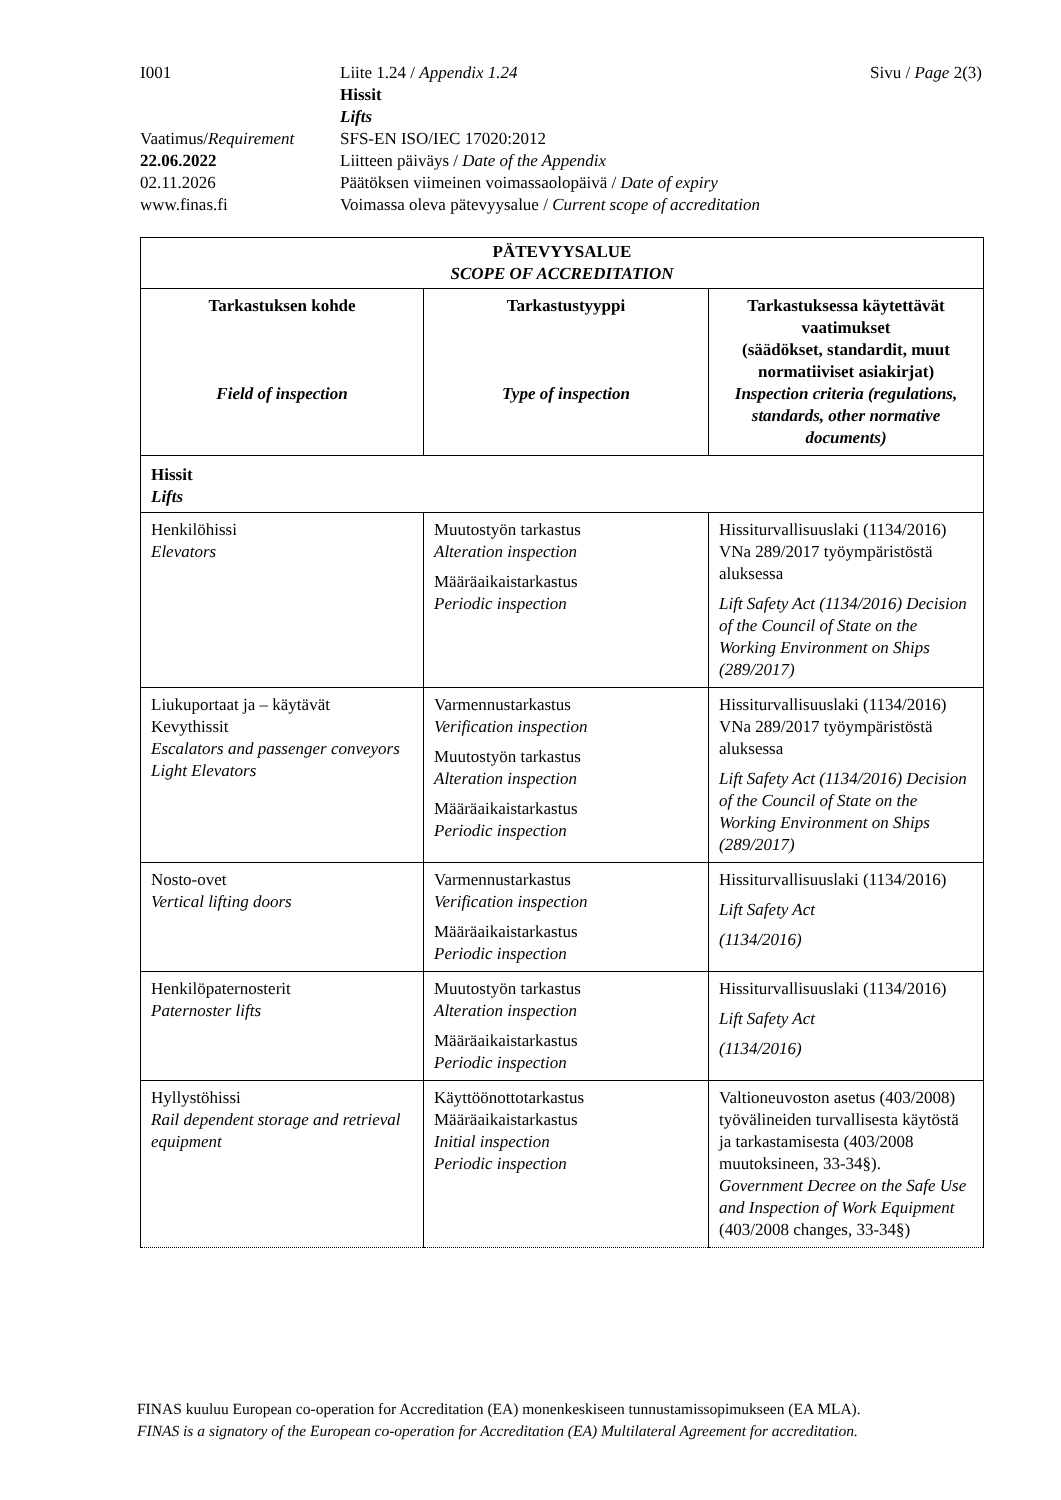| I001 | Liite 1.24 / Appendix 1.24 Hissit Lifts | Sivu / Page 2(3) |
| Vaatimus/ Requirement | SFS-EN ISO/IEC 17020:2012 | |
| 22.06.2022 | Liitteen päiväys / Date of the Appendix | |
| 02.11.2026 | Päätöksen viimeinen voimassaolopäivä / Date of expiry | |
| www.finas.fi | Voimassa oleva pätevyysalue / Current scope of accreditation | |
| PÄTEVYYSALUE SCOPE OF ACCREDITATION | | |
| --- | --- | --- |
| Tarkastuksen kohde Field of inspection | Tarkastustyyppi Type of inspection | Tarkastuksessa käytettävät vaatimukset (säädökset, standardit, muut normatiiviset asiakirjat) Inspection criteria (regulations, standards, other normative documents) |
| Hissit Lifts | | |
| Henkilöhissi Elevators | Muutostyön tarkastus Alteration inspection Määräaikaistarkastus Periodic inspection | Hissiturvallisuuslaki (1134/2016) VNa 289/2017 työympäristöstä aluksessa Lift Safety Act (1134/2016) Decision of the Council of State on the Working Environment on Ships (289/2017) |
| Liukuportaat ja – käytävät Kevythissit Escalators and passenger conveyors Light Elevators | Varmennustarkastus Verification inspection Muutostyön tarkastus Alteration inspection Määräaikaistarkastus Periodic inspection | Hissiturvallisuuslaki (1134/2016) VNa 289/2017 työympäristöstä aluksessa Lift Safety Act (1134/2016) Decision of the Council of State on the Working Environment on Ships (289/2017) |
| Nosto-ovet Vertical lifting doors | Varmennustarkastus Verification inspection Määräaikaistarkastus Periodic inspection | Hissiturvallisuuslaki (1134/2016) Lift Safety Act (1134/2016) |
| Henkilöpaternosterit Paternoster lifts | Muutostyön tarkastus Alteration inspection Määräaikaistarkastus Periodic inspection | Hissiturvallisuuslaki (1134/2016) Lift Safety Act (1134/2016) |
| Hyllystöhissi Rail dependent storage and retrieval equipment | Käyttöönottotarkastus Määräaikaistarkastus Initial inspection Periodic inspection | Valtioneuvoston asetus (403/2008) työvälineiden turvallisesta käytöstä ja tarkastamisesta (403/2008 muutoksineen, 33-34§). Government Decree on the Safe Use and Inspection of Work Equipment (403/2008 changes, 33-34§) |
FINAS kuuluu European co-operation for Accreditation (EA) monenkeskiseen tunnustamissopimukseen (EA MLA).
FINAS is a signatory of the European co-operation for Accreditation (EA) Multilateral Agreement for accreditation.